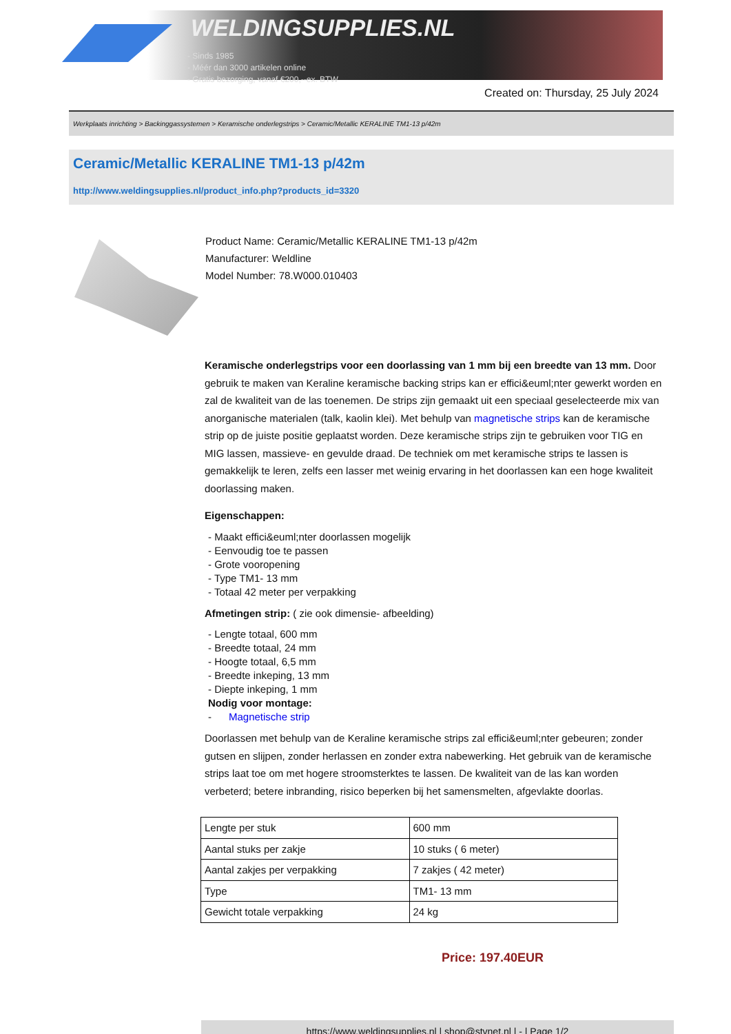WELDINGSUPPLIES.NL
- Sinds 1985
- Méér dan 3000 artikelen online
- Gratis bezorging, vanaf €200,--ex. BTW
Created on: Thursday, 25 July 2024
Werkplaats inrichting > Backinggassystemen > Keramische onderlegstrips > Ceramic/Metallic KERALINE TM1-13 p/42m
Ceramic/Metallic KERALINE TM1-13 p/42m
http://www.weldingsupplies.nl/product_info.php?products_id=3320
Product Name: Ceramic/Metallic KERALINE TM1-13 p/42m
Manufacturer: Weldline
Model Number: 78.W000.010403
Keramische onderlegstrips voor een doorlassing van 1 mm bij een breedte van 13 mm. Door gebruik te maken van Keraline keramische backing strips kan er effici&euml;nter gewerkt worden en zal de kwaliteit van de las toenemen. De strips zijn gemaakt uit een speciaal geselecteerde mix van anorganische materialen (talk, kaolin klei). Met behulp van magnetische strips kan de keramische strip op de juiste positie geplaatst worden. Deze keramische strips zijn te gebruiken voor TIG en MIG lassen, massieve- en gevulde draad. De techniek om met keramische strips te lassen is gemakkelijk te leren, zelfs een lasser met weinig ervaring in het doorlassen kan een hoge kwaliteit doorlassing maken.
Eigenschappen:
- Maakt effici&euml;nter doorlassen mogelijk
- Eenvoudig toe te passen
- Grote vooropening
- Type TM1- 13 mm
- Totaal 42 meter per verpakking
Afmetingen strip: ( zie ook dimensie- afbeelding)
- Lengte totaal, 600 mm
- Breedte totaal, 24 mm
- Hoogte totaal, 6,5 mm
- Breedte inkeping, 13 mm
- Diepte inkeping, 1 mm
Nodig voor montage:
- Magnetische strip
Doorlassen met behulp van de Keraline keramische strips zal effici&euml;nter gebeuren; zonder gutsen en slijpen, zonder herlassen en zonder extra nabewerking. Het gebruik van de keramische strips laat toe om met hogere stroomsterktes te lassen. De kwaliteit van de las kan worden verbeterd; betere inbranding, risico beperken bij het samensmelten, afgevlakte doorlas.
| Lengte per stuk | 600 mm |
| Aantal stuks per zakje | 10 stuks ( 6 meter) |
| Aantal zakjes per verpakking | 7 zakjes ( 42 meter) |
| Type | TM1- 13 mm |
| Gewicht totale verpakking | 24 kg |
Price: 197.40EUR
https://www.weldingsupplies.nl | shop@stvnet.nl | - | Page 1/2